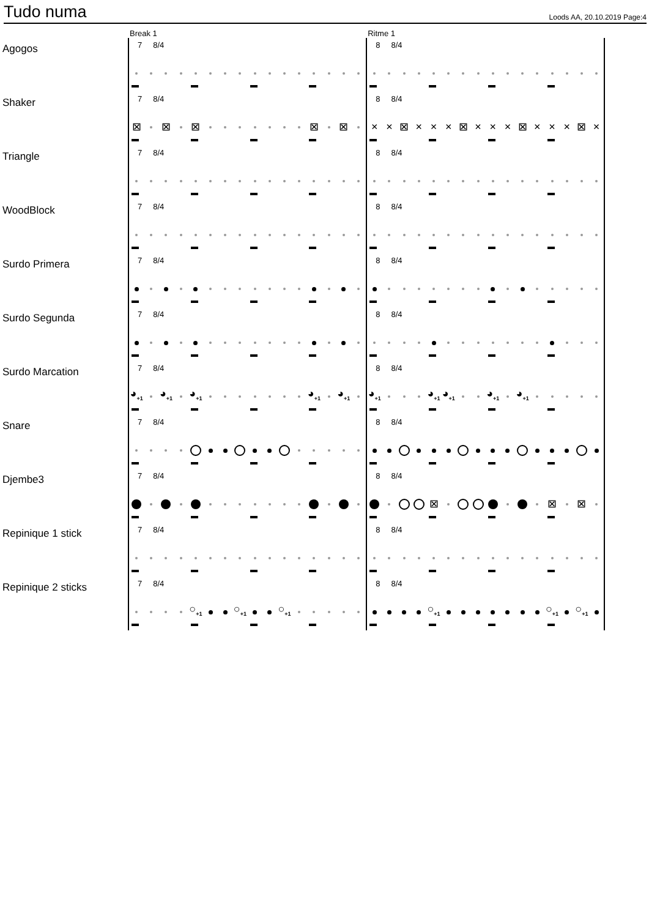Tudo numa
Loods AA, 20.10.2019 Page:4
| | Break 1 | Ritme 1 |
| Agogos | 7 8/4 | 8 8/4 |
| Shaker | 7 8/4 ⊠ ⊠ ⊠ ⊠ ⊠ | 8 8/4 × × ⊠ × × × ⊠ × × × ⊠ × × × ⊠ × |
| Triangle | 7 8/4 | 8 8/4 |
| WoodBlock | 7 8/4 | 8 8/4 |
| Surdo Primera | 7 8/4 | 8 8/4 |
| Surdo Segunda | 7 8/4 | 8 8/4 |
| Surdo Marcation | 7 8/4 ◕<sub>+1</sub> ◕<sub>+1</sub> ◕<sub>+1</sub> ◕<sub>+1</sub> ◕<sub>+1</sub> | 8 8/4 ◕<sub>+1</sub> ◕<sub>+1</sub> ◕<sub>+1</sub> ◕<sub>+1</sub> ◕<sub>+1</sub> |
| Snare | 7 8/4 | 8 8/4 |
| Djembe3 | 7 8/4 | 8 8/4 ⊠ ⊠ ⊠ |
| Repinique 1 stick | 7 8/4 | 8 8/4 |
| Repinique 2 sticks | 7 8/4 ○<sub>+1</sub> ○<sub>+1</sub> ○<sub>+1</sub> | 8 8/4 ○<sub>+1</sub> ○<sub>+1</sub> ○<sub>+1</sub> |